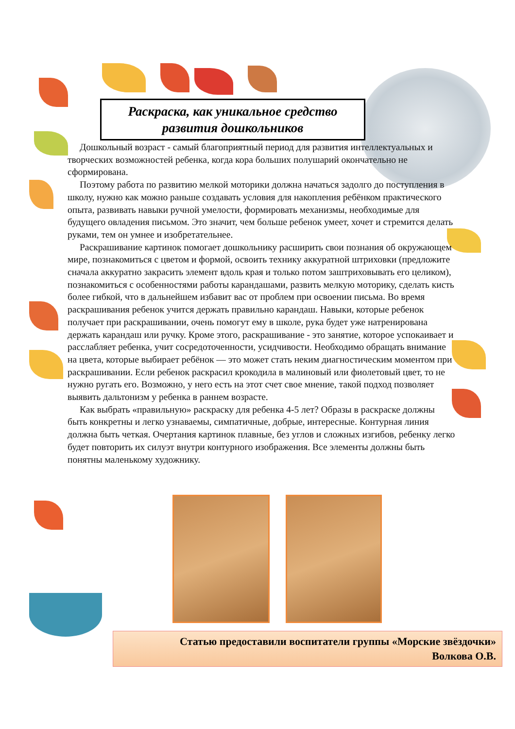Раскраска, как уникальное средство
развития дошкольников
Дошкольный возраст - самый благоприятный период для развития интеллектуальных и творческих возможностей ребенка, когда кора больших полушарий окончательно не сформирована.
Поэтому работа по развитию мелкой моторики должна начаться задолго до поступления в школу, нужно как можно раньше создавать условия для накопления ребёнком практического опыта, развивать навыки ручной умелости, формировать механизмы, необходимые для будущего овладения письмом. Это значит, чем больше ребенок умеет, хочет и стремится делать руками, тем он умнее и изобретательнее.
Раскрашивание картинок помогает дошкольнику расширить свои познания об окружающем мире, познакомиться с цветом и формой, освоить технику аккуратной штриховки (предложите сначала аккуратно закрасить элемент вдоль края и только потом заштриховывать его целиком), познакомиться с особенностями работы карандашами, развить мелкую моторику, сделать кисть более гибкой, что в дальнейшем избавит вас от проблем при освоении письма. Во время раскрашивания ребенок учится держать правильно карандаш. Навыки, которые ребенок получает при раскрашивании, очень помогут ему в школе, рука будет уже натренирована держать карандаш или ручку. Кроме этого, раскрашивание - это занятие, которое успокаивает и расслабляет ребенка, учит сосредоточенности, усидчивости. Необходимо обращать внимание на цвета, которые выбирает ребёнок — это может стать неким диагностическим моментом при раскрашивании. Если ребенок раскрасил крокодила в малиновый или фиолетовый цвет, то не нужно ругать его. Возможно, у него есть на этот счет свое мнение, такой подход позволяет выявить дальтонизм у ребенка в раннем возрасте.
Как выбрать «правильную» раскраску для ребенка 4-5 лет? Образы в раскраске должны быть конкретны и легко узнаваемы, симпатичные, добрые, интересные. Контурная линия должна быть четкая. Очертания картинок плавные, без углов и сложных изгибов, ребенку легко будет повторить их силуэт внутри контурного изображения. Все элементы должны быть понятны маленькому художнику.
Статью предоставили воспитатели группы «Морские звёздочки»
Волкова О.В.